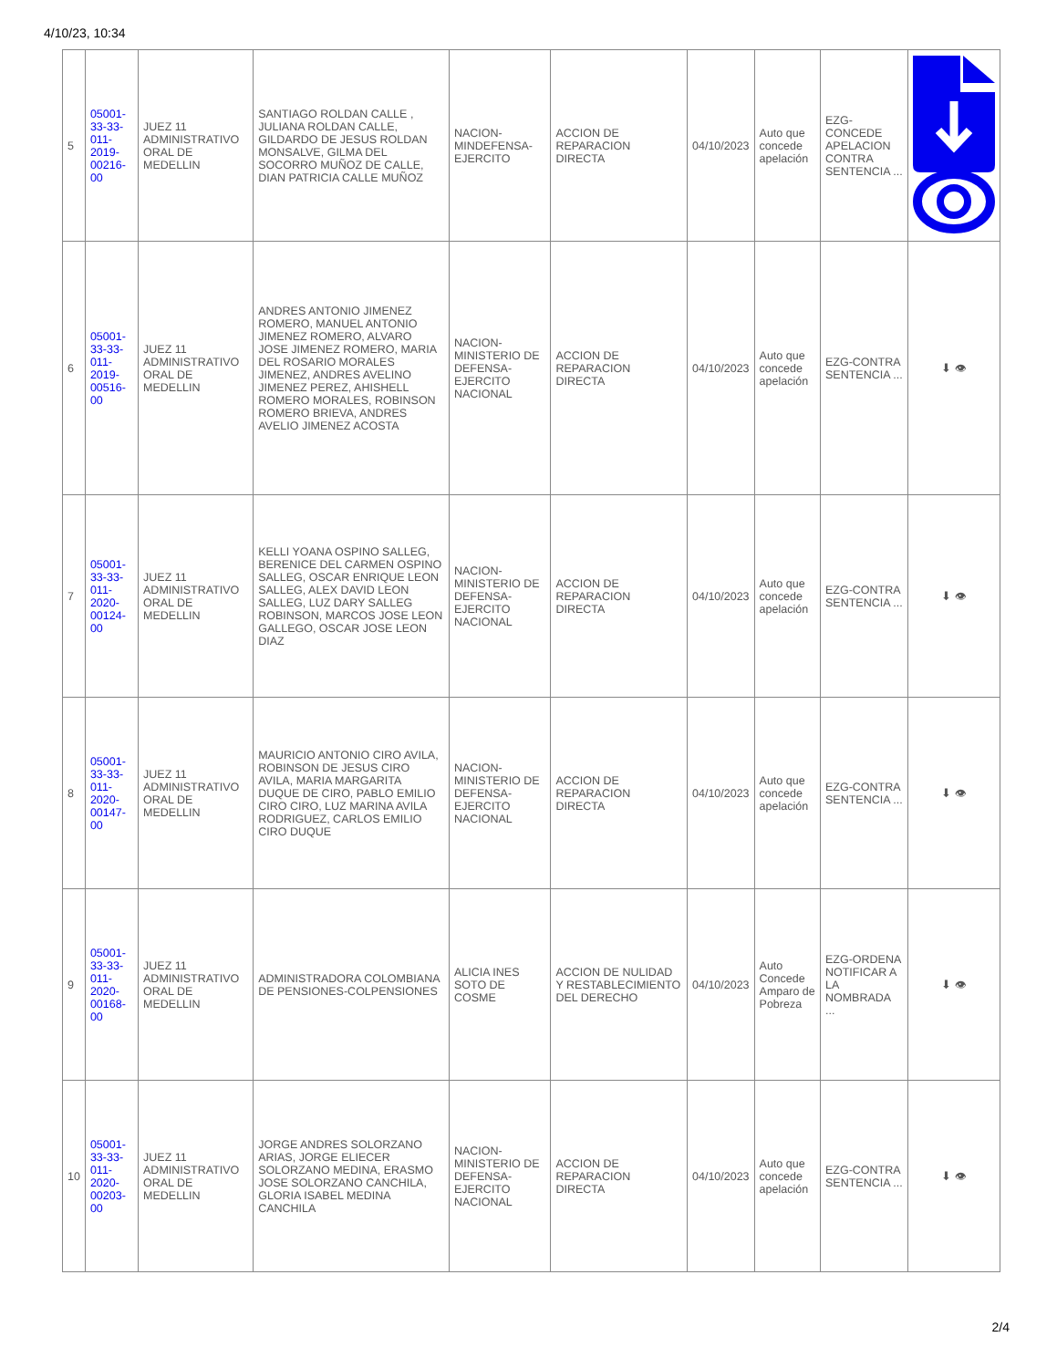4/10/23, 10:34
| 5 | 05001-33-33-011-2019-00216-00 | JUEZ 11 ADMINISTRATIVO ORAL DE MEDELLIN | SANTIAGO ROLDAN CALLE , JULIANA ROLDAN CALLE, GILDARDO DE JESUS ROLDAN MONSALVE, GILMA DEL SOCORRO MUÑOZ DE CALLE, DIAN PATRICIA CALLE MUÑOZ | NACION-MINDEFENSA-EJERCITO | ACCION DE REPARACION DIRECTA | 04/10/2023 | Auto que concede apelación | EZG-CONCEDE APELACION CONTRA SENTENCIA ... | |
| 6 | 05001-33-33-011-2019-00516-00 | JUEZ 11 ADMINISTRATIVO ORAL DE MEDELLIN | ANDRES ANTONIO JIMENEZ ROMERO, MANUEL ANTONIO JIMENEZ ROMERO, ALVARO JOSE JIMENEZ ROMERO, MARIA DEL ROSARIO MORALES JIMENEZ, ANDRES AVELINO JIMENEZ PEREZ, AHISHELL ROMERO MORALES, ROBINSON ROMERO BRIEVA, ANDRES AVELIO JIMENEZ ACOSTA | NACION-MINISTERIO DE DEFENSA-EJERCITO NACIONAL | ACCION DE REPARACION DIRECTA | 04/10/2023 | Auto que concede apelación | EZG-CONTRA SENTENCIA ... | ⬇ 👁 |
| 7 | 05001-33-33-011-2020-00124-00 | JUEZ 11 ADMINISTRATIVO ORAL DE MEDELLIN | KELLI YOANA OSPINO SALLEG, BERENICE DEL CARMEN OSPINO SALLEG, OSCAR ENRIQUE LEON SALLEG, ALEX DAVID LEON SALLEG, LUZ DARY SALLEG ROBINSON, MARCOS JOSE LEON GALLEGO, OSCAR JOSE LEON DIAZ | NACION-MINISTERIO DE DEFENSA-EJERCITO NACIONAL | ACCION DE REPARACION DIRECTA | 04/10/2023 | Auto que concede apelación | EZG-CONTRA SENTENCIA ... | ⬇ 👁 |
| 8 | 05001-33-33-011-2020-00147-00 | JUEZ 11 ADMINISTRATIVO ORAL DE MEDELLIN | MAURICIO ANTONIO CIRO AVILA, ROBINSON DE JESUS CIRO AVILA, MARIA MARGARITA DUQUE DE CIRO, PABLO EMILIO CIRO CIRO, LUZ MARINA AVILA RODRIGUEZ, CARLOS EMILIO CIRO DUQUE | NACION-MINISTERIO DE DEFENSA-EJERCITO NACIONAL | ACCION DE REPARACION DIRECTA | 04/10/2023 | Auto que concede apelación | EZG-CONTRA SENTENCIA ... | ⬇ 👁 |
| 9 | 05001-33-33-011-2020-00168-00 | JUEZ 11 ADMINISTRATIVO ORAL DE MEDELLIN | ADMINISTRADORA COLOMBIANA DE PENSIONES-COLPENSIONES | ALICIA INES SOTO DE COSME | ACCION DE NULIDAD Y RESTABLECIMIENTO DEL DERECHO | 04/10/2023 | Auto Concede Amparo de Pobreza | EZG-ORDENA NOTIFICAR A LA NOMBRADA ... | ⬇ 👁 |
| 10 | 05001-33-33-011-2020-00203-00 | JUEZ 11 ADMINISTRATIVO ORAL DE MEDELLIN | JORGE ANDRES SOLORZANO ARIAS, JORGE ELIECER SOLORZANO MEDINA, ERASMO JOSE SOLORZANO CANCHILA, GLORIA ISABEL MEDINA CANCHILA | NACION-MINISTERIO DE DEFENSA-EJERCITO NACIONAL | ACCION DE REPARACION DIRECTA | 04/10/2023 | Auto que concede apelación | EZG-CONTRA SENTENCIA ... | ⬇ 👁 |
2/4